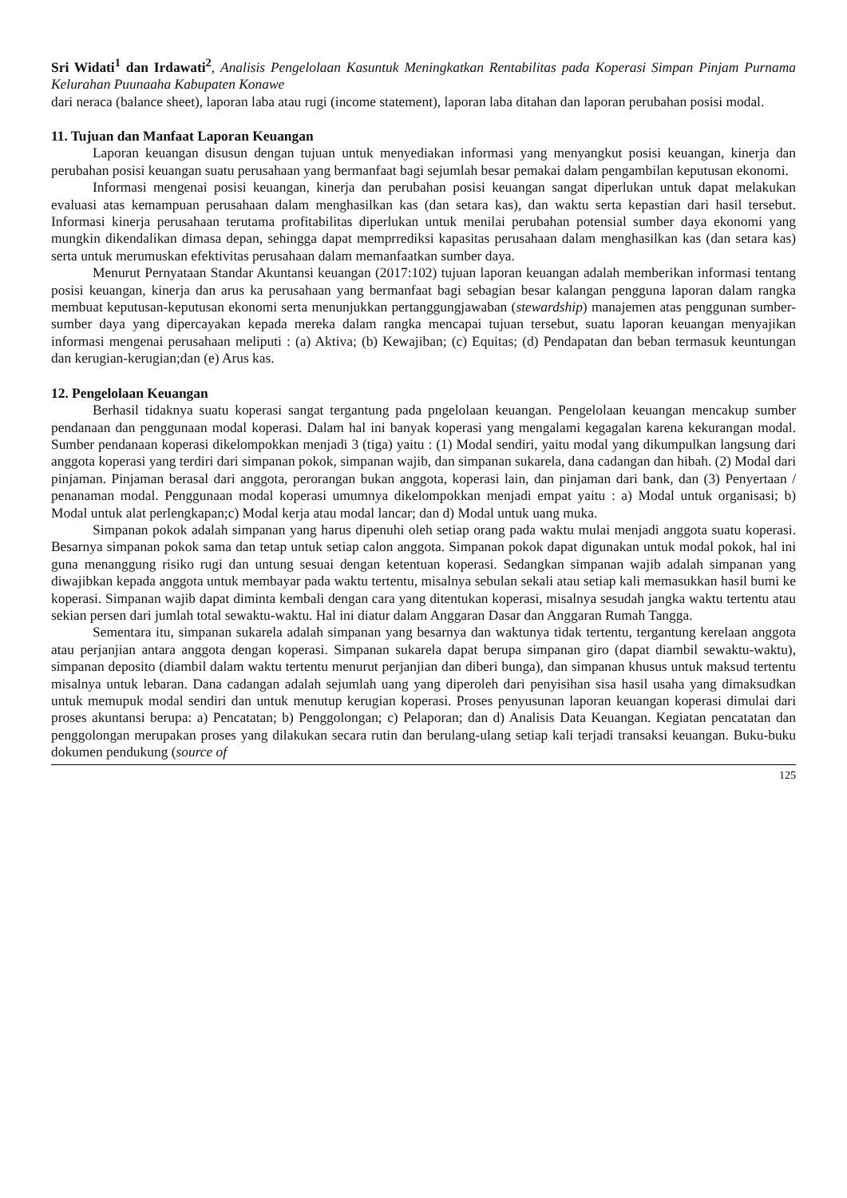Sri Widati<sup>1</sup> dan Irdawati<sup>2</sup>, Analisis Pengelolaan Kasuntuk Meningkatkan Rentabilitas pada Koperasi Simpan Pinjam Purnama Kelurahan Puunaaha Kabupaten Konawe
dari neraca (balance sheet), laporan laba atau rugi (income statement), laporan laba ditahan dan laporan perubahan posisi modal.
11. Tujuan dan Manfaat Laporan Keuangan
Laporan keuangan disusun dengan tujuan untuk menyediakan informasi yang menyangkut posisi keuangan, kinerja dan perubahan posisi keuangan suatu perusahaan yang bermanfaat bagi sejumlah besar pemakai dalam pengambilan keputusan ekonomi.
Informasi mengenai posisi keuangan, kinerja dan perubahan posisi keuangan sangat diperlukan untuk dapat melakukan evaluasi atas kemampuan perusahaan dalam menghasilkan kas (dan setara kas), dan waktu serta kepastian dari hasil tersebut. Informasi kinerja perusahaan terutama profitabilitas diperlukan untuk menilai perubahan potensial sumber daya ekonomi yang mungkin dikendalikan dimasa depan, sehingga dapat memprrediksi kapasitas perusahaan dalam menghasilkan kas (dan setara kas) serta untuk merumuskan efektivitas perusahaan dalam memanfaatkan sumber daya.
Menurut Pernyataan Standar Akuntansi keuangan (2017:102) tujuan laporan keuangan adalah memberikan informasi tentang posisi keuangan, kinerja dan arus ka perusahaan yang bermanfaat bagi sebagian besar kalangan pengguna laporan dalam rangka membuat keputusan-keputusan ekonomi serta menunjukkan pertanggungjawaban (stewardship) manajemen atas penggunan sumber-sumber daya yang dipercayakan kepada mereka dalam rangka mencapai tujuan tersebut, suatu laporan keuangan menyajikan informasi mengenai perusahaan meliputi : (a) Aktiva; (b) Kewajiban; (c) Equitas; (d) Pendapatan dan beban termasuk keuntungan dan kerugian-kerugian;dan (e) Arus kas.
12. Pengelolaan Keuangan
Berhasil tidaknya suatu koperasi sangat tergantung pada pngelolaan keuangan. Pengelolaan keuangan mencakup sumber pendanaan dan penggunaan modal koperasi. Dalam hal ini banyak koperasi yang mengalami kegagalan karena kekurangan modal. Sumber pendanaan koperasi dikelompokkan menjadi 3 (tiga) yaitu : (1) Modal sendiri, yaitu modal yang dikumpulkan langsung dari anggota koperasi yang terdiri dari simpanan pokok, simpanan wajib, dan simpanan sukarela, dana cadangan dan hibah. (2) Modal dari pinjaman. Pinjaman berasal dari anggota, perorangan bukan anggota, koperasi lain, dan pinjaman dari bank, dan (3) Penyertaan / penanaman modal. Penggunaan modal koperasi umumnya dikelompokkan menjadi empat yaitu : a) Modal untuk organisasi; b) Modal untuk alat perlengkapan;c) Modal kerja atau modal lancar; dan d) Modal untuk uang muka.
Simpanan pokok adalah simpanan yang harus dipenuhi oleh setiap orang pada waktu mulai menjadi anggota suatu koperasi. Besarnya simpanan pokok sama dan tetap untuk setiap calon anggota. Simpanan pokok dapat digunakan untuk modal pokok, hal ini guna menanggung risiko rugi dan untung sesuai dengan ketentuan koperasi. Sedangkan simpanan wajib adalah simpanan yang diwajibkan kepada anggota untuk membayar pada waktu tertentu, misalnya sebulan sekali atau setiap kali memasukkan hasil bumi ke koperasi. Simpanan wajib dapat diminta kembali dengan cara yang ditentukan koperasi, misalnya sesudah jangka waktu tertentu atau sekian persen dari jumlah total sewaktu-waktu. Hal ini diatur dalam Anggaran Dasar dan Anggaran Rumah Tangga.
Sementara itu, simpanan sukarela adalah simpanan yang besarnya dan waktunya tidak tertentu, tergantung kerelaan anggota atau perjanjian antara anggota dengan koperasi. Simpanan sukarela dapat berupa simpanan giro (dapat diambil sewaktu-waktu), simpanan deposito (diambil dalam waktu tertentu menurut perjanjian dan diberi bunga), dan simpanan khusus untuk maksud tertentu misalnya untuk lebaran. Dana cadangan adalah sejumlah uang yang diperoleh dari penyisihan sisa hasil usaha yang dimaksudkan untuk memupuk modal sendiri dan untuk menutup kerugian koperasi. Proses penyusunan laporan keuangan koperasi dimulai dari proses akuntansi berupa: a) Pencatatan; b) Penggolongan; c) Pelaporan; dan d) Analisis Data Keuangan. Kegiatan pencatatan dan penggolongan merupakan proses yang dilakukan secara rutin dan berulang-ulang setiap kali terjadi transaksi keuangan. Buku-buku dokumen pendukung (source of
125